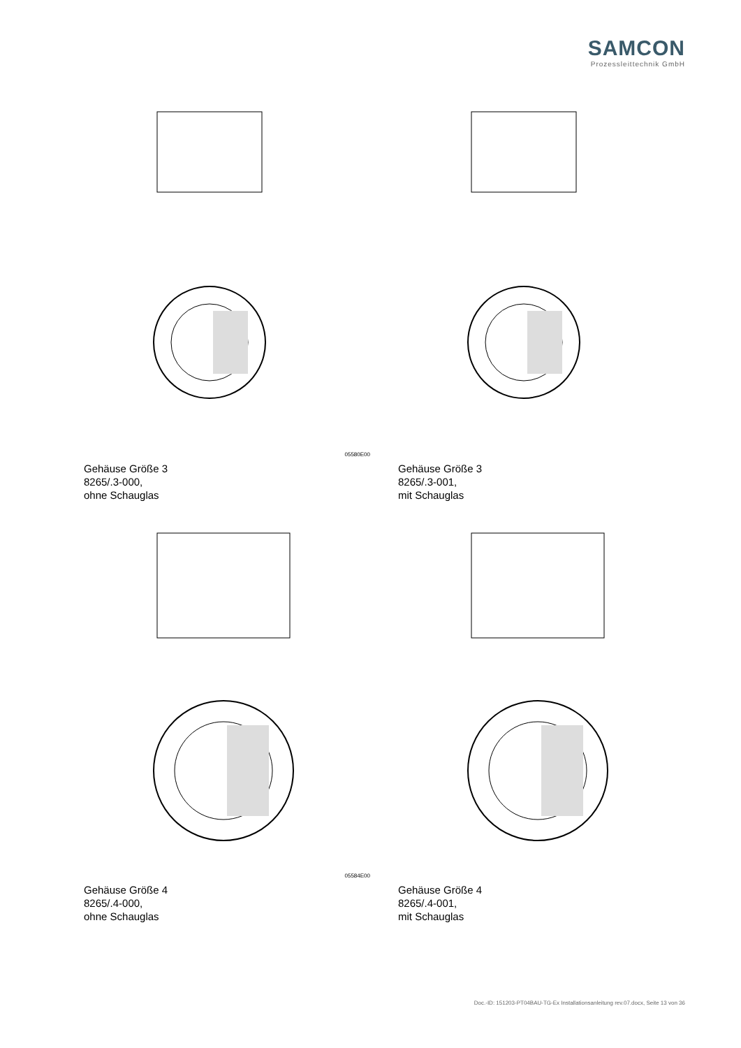SAMCON
Prozessleittechnik GmbH
05580E00
Gehäuse Größe 3
8265/.3-000,
ohne Schauglas
Gehäuse Größe 3
8265/.3-001,
mit Schauglas
05584E00
Gehäuse Größe 4
8265/.4-000,
ohne Schauglas
Gehäuse Größe 4
8265/.4-001,
mit Schauglas
Doc.-ID: 151203-PT04BAU-TG-Ex Installationsanleitung rev.07.docx, Seite 13 von 36